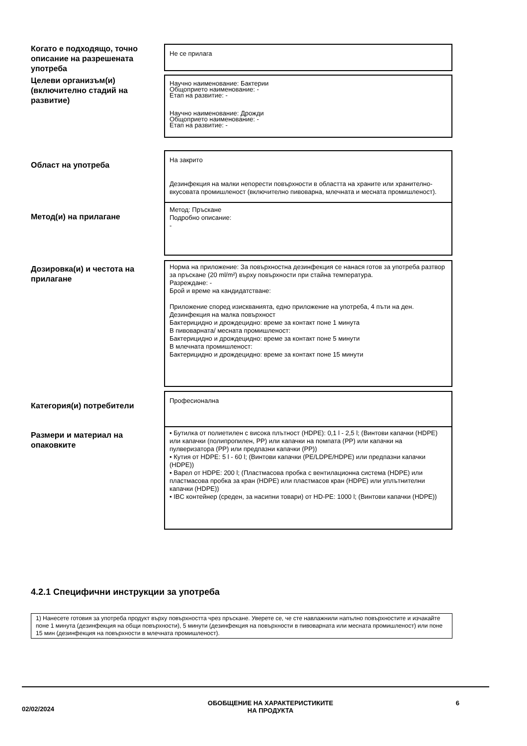Когато е подходящо, точно описание на разрешената употреба
Не се прилага
Целеви организъм(и) (включително стадий на развитие)
Научно наименование: Бактерии
Общоприето наименование: -
Етап на развитие: -
Научно наименование: Дрожди
Общоприето наименование: -
Етап на развитие: -
Област на употреба
На закрито
Дезинфекция на малки непорести повърхности в областта на храните или хранително-вкусовата промишленост (включително пивоварна, млечната и месната промишленост).
Метод(и) на прилагане
Метод: Пръскане
Подробно описание:
-
Дозировка(и) и честота на прилагане
Норма на приложение: За повърхностна дезинфекция се нанася готов за употреба разтвор за пръскане (20 ml/m²) върху повърхности при стайна температура.
Разреждане: -
Брой и време на кандидатстване:
Приложение според изискванията, едно приложение на употреба, 4 пъти на ден.
Дезинфекция на малка повърхност
Бактерицидно и дрождецидно: време за контакт поне 1 минута
В пивоварната/ месната промишленост:
Бактерицидно и дрождецидно: време за контакт поне 5 минути
В млечната промишленост:
Бактерицидно и дрождецидно: време за контакт поне 15 минути
Категория(и) потребители
Професионална
Размери и материал на опаковките
• Бутилка от полиетилен с висока плътност (HDPE): 0,1 l - 2,5 l; (Винтови капачки (HDPE) или капачки (полипропилен, PP) или капачки на помпата (PP) или капачки на пулверизатора (PP) или предпазни капачки (PP))
• Кутия от HDPE: 5 l - 60 l; (Винтови капачки (PE/LDPE/HDPE) или предпазни капачки (HDPE))
• Варел от HDPE: 200 l; (Пластмасова пробка с вентилационна система (HDPE) или пластмасова пробка за кран (HDPE) или пластмасов кран (HDPE) или уплътнителни капачки (HDPE))
• IBC контейнер (среден, за насипни товари) от HD-PE: 1000 l; (Винтови капачки (HDPE))
4.2.1 Специфични инструкции за употреба
1) Нанесете готовия за употреба продукт върху повърхността чрез пръскане. Уверете се, че сте навлажнили напълно повърхностите и изчакайте поне 1 минута (дезинфекция на общи повърхности), 5 минути (дезинфекция на повърхности в пивоварната или месната промишленост) или поне 15 мин (дезинфекция на повърхности в млечната промишленост).
02/02/2024
ОБОБЩЕНИЕ НА ХАРАКТЕРИСТИКИТЕ
НА ПРОДУКТА
6